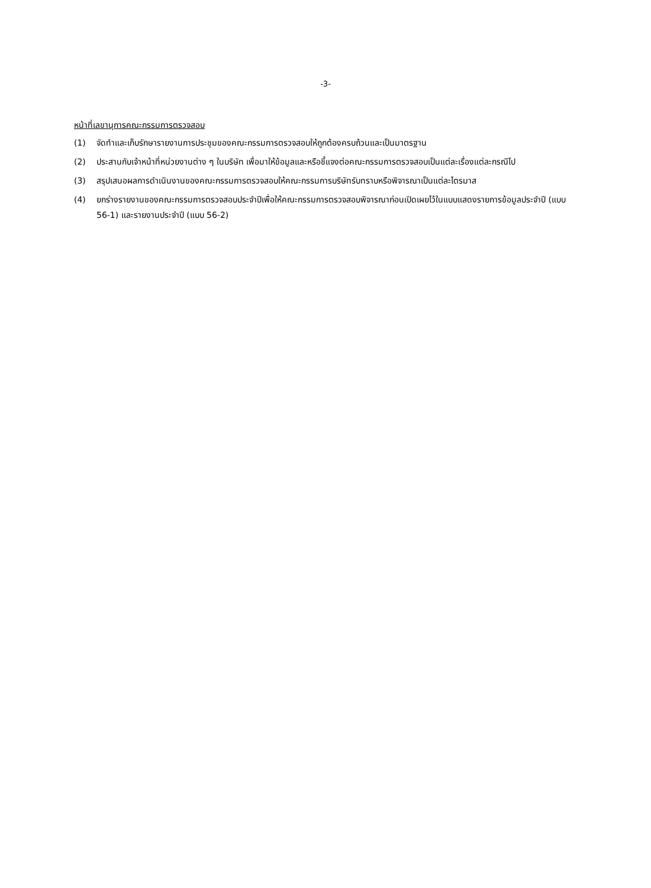-3-
หน้าที่เลขานุการคณะกรรมการตรวจสอบ
(1) จัดทำและเก็บรักษารายงานการประชุมของคณะกรรมการตรวจสอบให้ถูกต้องครบถ้วนและเป็นมาตรฐาน
(2) ประสานกับเจ้าหน้าที่หน่วยงานต่าง ๆ ในบริษัท เพื่อมาให้ข้อมูลและหรือชี้แจงต่อคณะกรรมการตรวจสอบเป็นแต่ละเรื่องแต่ละกรณีไป
(3) สรุปเสนอผลการดำเนินงานของคณะกรรมการตรวจสอบให้คณะกรรมการบริษัทรับทราบหรือพิจารณาเป็นแต่ละไตรมาส
(4) ยกร่างรายงานของคณะกรรมการตรวจสอบประจำปีเพื่อให้คณะกรรมการตรวจสอบพิจารณาก่อนเปิดเผยไว้ในแบบแสดงรายการข้อมูลประจำปี (แบบ 56-1) และรายงานประจำปี (แบบ 56-2)